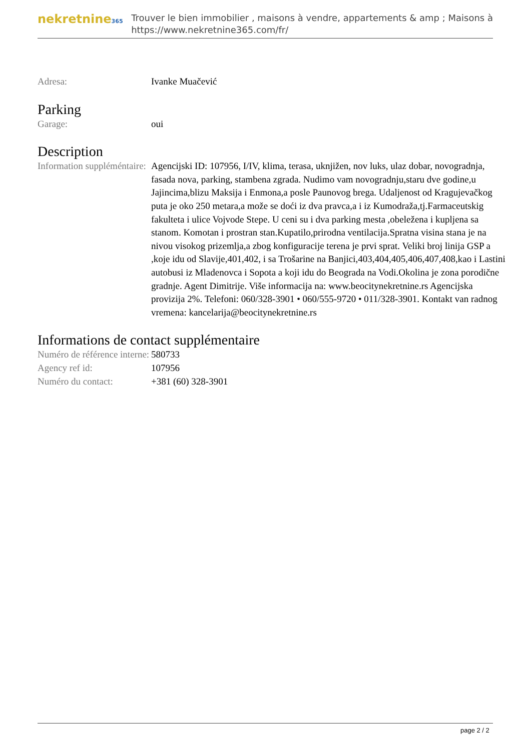nekretnine365
Trouver le bien immobilier , maisons à vendre, appartements & amp ; Maisons à
https://www.nekretnine365.com/fr/
| Adresa: | Ivanke Muačević |
Parking
| Garage: | oui |
Description
| Information suppléméntaire: | Agencijski ID: 107956, I/IV, klima, terasa, uknjižen, nov luks, ulaz dobar, novogradnja, fasada nova, parking, stambena zgrada. Nudimo vam novogradnju,staru dve godine,u Jajincima,blizu Maksija i Enmona,a posle Paunovog brega. Udaljenost od Kragujevačkog puta je oko 250 metara,a može se doći iz dva pravca,a i iz Kumodraža,tj.Farmaceutskig fakulteta i ulice Vojvode Stepe. U ceni su i dva parking mesta ,obeležena i kupljena sa stanom. Komotan i prostran stan.Kupatilo,prirodna ventilacija.Spratna visina stana je na nivou visokog prizemlja,a zbog konfiguracije terena je prvi sprat. Veliki broj linija GSP a ,koje idu od Slavije,401,402, i sa Trošarine na Banjici,403,404,405,406,407,408,kao i Lastini autobusi iz Mladenovca i Sopota a koji idu do Beograda na Vodi.Okolina je zona porodične gradnje. Agent Dimitrije. Više informacija na: www.beocitynekretnine.rs Agencijska provizija 2%. Telefoni: 060/328-3901 • 060/555-9720 • 011/328-3901. Kontakt van radnog vremena: kancelarija@beocitynekretnine.rs |
Informations de contact supplémentaire
| Numéro de référence interne: | 580733 |
| Agency ref id: | 107956 |
| Numéro du contact: | +381 (60) 328-3901 |
page 2 / 2